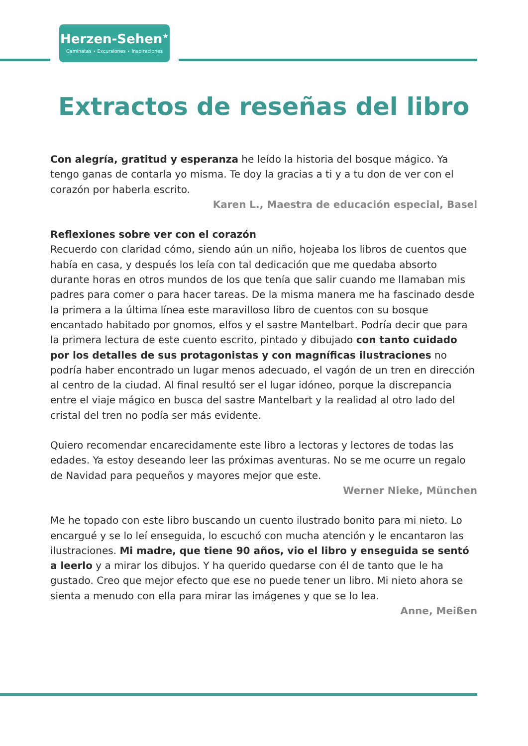Herzen-Sehen<sup>★</sup>
Caminatas ⋆ Excursiones ⋆ Inspiraciones
Extractos de reseñas del libro
Con alegría, gratitud y esperanza he leído la historia del bosque mágico. Ya tengo ganas de contarla yo misma. Te doy la gracias a ti y a tu don de ver con el corazón por haberla escrito.
Karen L., Maestra de educación especial, Basel
Reflexiones sobre ver con el corazón
Recuerdo con claridad cómo, siendo aún un niño, hojeaba los libros de cuentos que había en casa, y después los leía con tal dedicación que me quedaba absorto durante horas en otros mundos de los que tenía que salir cuando me llamaban mis padres para comer o para hacer tareas. De la misma manera me ha fascinado desde la primera a la última línea este maravilloso libro de cuentos con su bosque encantado habitado por gnomos, elfos y el sastre Mantelbart. Podría decir que para la primera lectura de este cuento escrito, pintado y dibujado con tanto cuidado por los detalles de sus protagonistas y con magníficas ilustraciones no podría haber encontrado un lugar menos adecuado, el vagón de un tren en dirección al centro de la ciudad. Al final resultó ser el lugar idóneo, porque la discrepancia entre el viaje mágico en busca del sastre Mantelbart y la realidad al otro lado del cristal del tren no podía ser más evidente.
Quiero recomendar encarecidamente este libro a lectoras y lectores de todas las edades. Ya estoy deseando leer las próximas aventuras. No se me ocurre un regalo de Navidad para pequeños y mayores mejor que este.
Werner Nieke, München
Me he topado con este libro buscando un cuento ilustrado bonito para mi nieto. Lo encargué y se lo leí enseguida, lo escuchó con mucha atención y le encantaron las ilustraciones. Mi madre, que tiene 90 años, vio el libro y enseguida se sentó a leerlo y a mirar los dibujos. Y ha querido quedarse con él de tanto que le ha gustado. Creo que mejor efecto que ese no puede tener un libro. Mi nieto ahora se sienta a menudo con ella para mirar las imágenes y que se lo lea.
Anne, Meißen